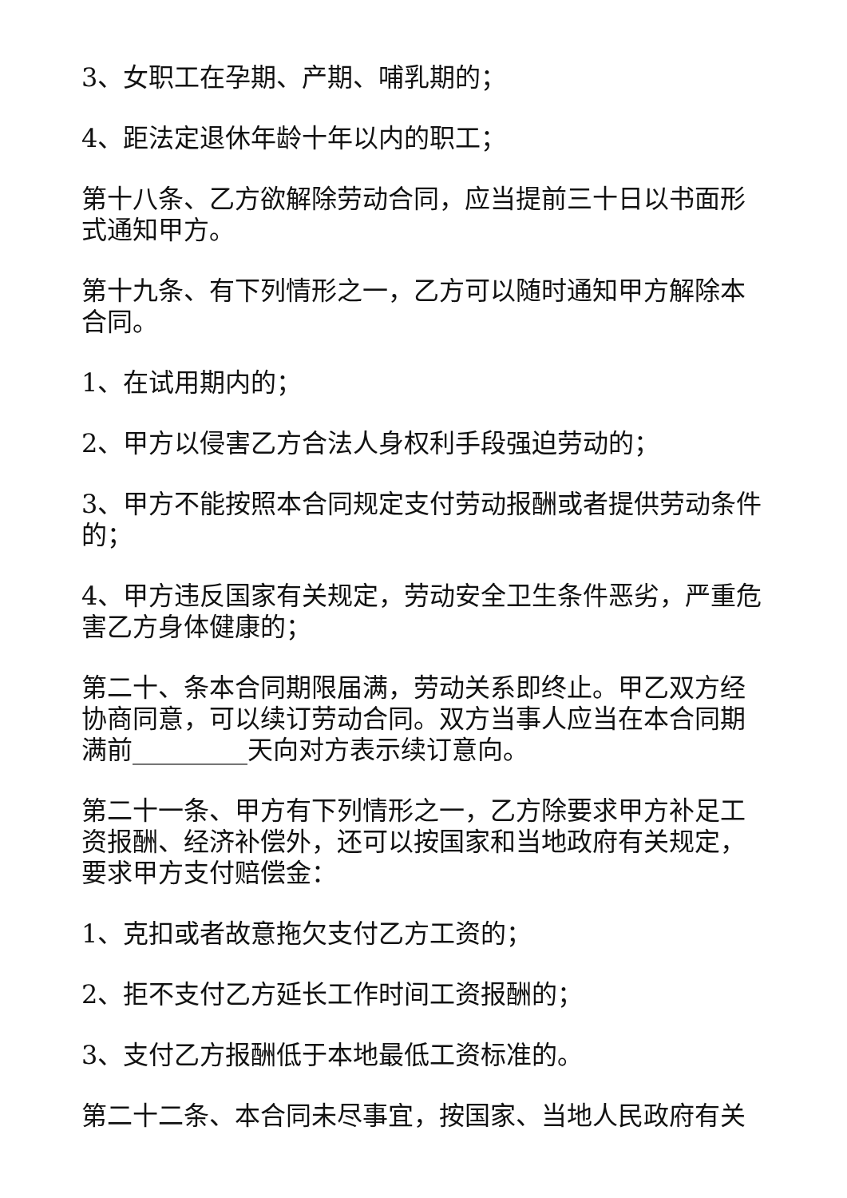3、女职工在孕期、产期、哺乳期的；
4、距法定退休年龄十年以内的职工；
第十八条、乙方欲解除劳动合同，应当提前三十日以书面形式通知甲方。
第十九条、有下列情形之一，乙方可以随时通知甲方解除本合同。
1、在试用期内的；
2、甲方以侵害乙方合法人身权利手段强迫劳动的；
3、甲方不能按照本合同规定支付劳动报酬或者提供劳动条件的；
4、甲方违反国家有关规定，劳动安全卫生条件恶劣，严重危害乙方身体健康的；
第二十、条本合同期限届满，劳动关系即终止。甲乙双方经协商同意，可以续订劳动合同。双方当事人应当在本合同期满前_________天向对方表示续订意向。
第二十一条、甲方有下列情形之一，乙方除要求甲方补足工资报酬、经济补偿外，还可以按国家和当地政府有关规定，要求甲方支付赔偿金：
1、克扣或者故意拖欠支付乙方工资的；
2、拒不支付乙方延长工作时间工资报酬的；
3、支付乙方报酬低于本地最低工资标准的。
第二十二条、本合同未尽事宜，按国家、当地人民政府有关